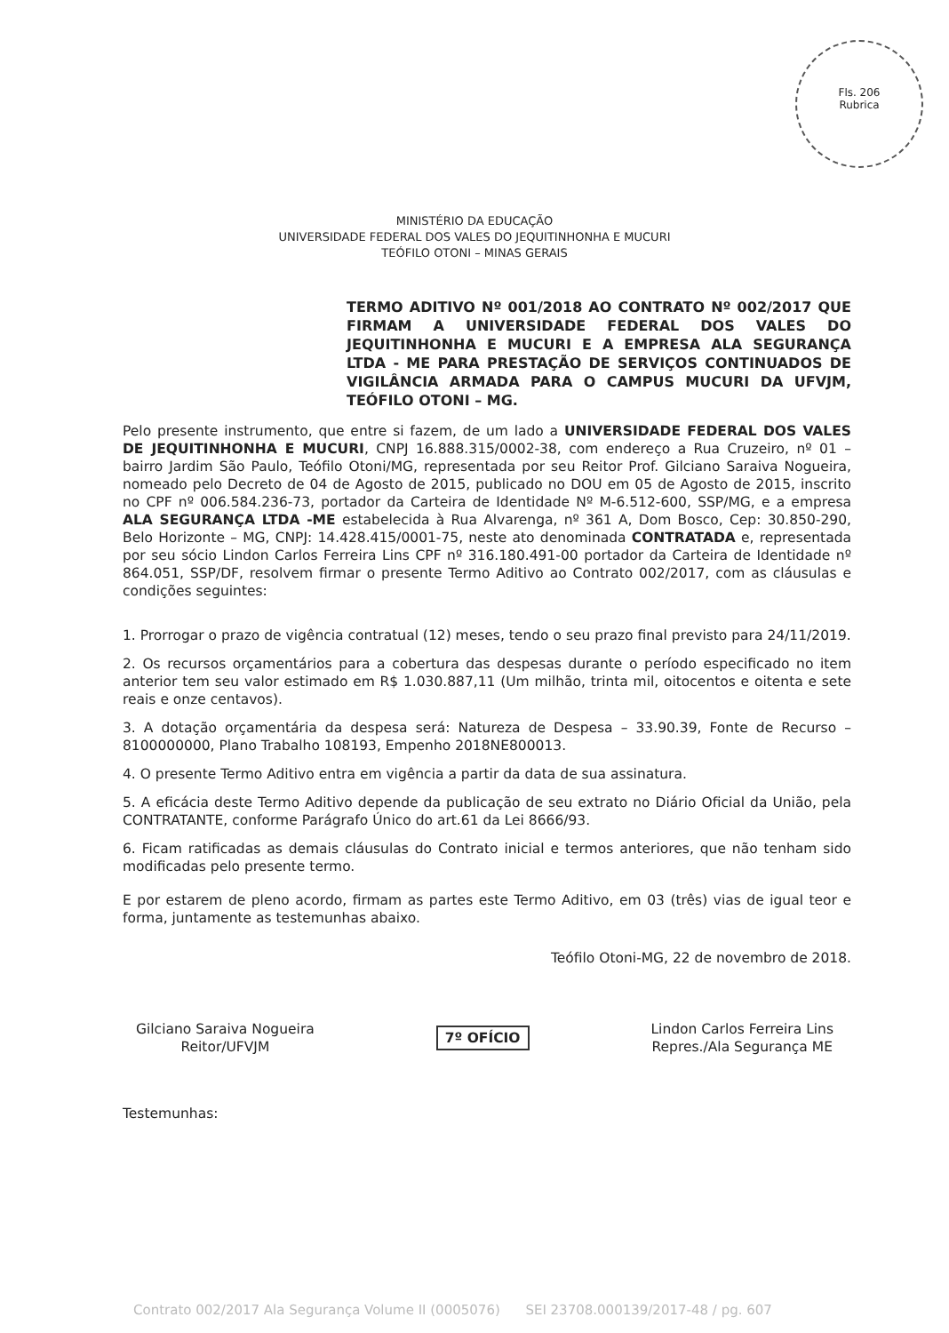Fls. 206
Rubrica
MINISTÉRIO DA EDUCAÇÃO
UNIVERSIDADE FEDERAL DOS VALES DO JEQUITINHONHA E MUCURI
TEÓFILO OTONI – MINAS GERAIS
TERMO ADITIVO Nº 001/2018 AO CONTRATO Nº 002/2017 QUE FIRMAM A UNIVERSIDADE FEDERAL DOS VALES DO JEQUITINHONHA E MUCURI E A EMPRESA ALA SEGURANÇA LTDA - ME PARA PRESTAÇÃO DE SERVIÇOS CONTINUADOS DE VIGILÂNCIA ARMADA PARA O CAMPUS MUCURI DA UFVJM, TEÓFILO OTONI – MG.
Pelo presente instrumento, que entre si fazem, de um lado a UNIVERSIDADE FEDERAL DOS VALES DE JEQUITINHONHA E MUCURI, CNPJ 16.888.315/0002-38, com endereço a Rua Cruzeiro, nº 01 – bairro Jardim São Paulo, Teófilo Otoni/MG, representada por seu Reitor Prof. Gilciano Saraiva Nogueira, nomeado pelo Decreto de 04 de Agosto de 2015, publicado no DOU em 05 de Agosto de 2015, inscrito no CPF nº 006.584.236-73, portador da Carteira de Identidade Nº M-6.512-600, SSP/MG, e a empresa ALA SEGURANÇA LTDA -ME estabelecida à Rua Alvarenga, nº 361 A, Dom Bosco, Cep: 30.850-290, Belo Horizonte – MG, CNPJ: 14.428.415/0001-75, neste ato denominada CONTRATADA e, representada por seu sócio Lindon Carlos Ferreira Lins CPF nº 316.180.491-00 portador da Carteira de Identidade nº 864.051, SSP/DF, resolvem firmar o presente Termo Aditivo ao Contrato 002/2017, com as cláusulas e condições seguintes:
1. Prorrogar o prazo de vigência contratual (12) meses, tendo o seu prazo final previsto para 24/11/2019.
2. Os recursos orçamentários para a cobertura das despesas durante o período especificado no item anterior tem seu valor estimado em R$ 1.030.887,11 (Um milhão, trinta mil, oitocentos e oitenta e sete reais e onze centavos).
3. A dotação orçamentária da despesa será: Natureza de Despesa – 33.90.39, Fonte de Recurso – 8100000000, Plano Trabalho 108193, Empenho 2018NE800013.
4. O presente Termo Aditivo entra em vigência a partir da data de sua assinatura.
5. A eficácia deste Termo Aditivo depende da publicação de seu extrato no Diário Oficial da União, pela CONTRATANTE, conforme Parágrafo Único do art.61 da Lei 8666/93.
6. Ficam ratificadas as demais cláusulas do Contrato inicial e termos anteriores, que não tenham sido modificadas pelo presente termo.
E por estarem de pleno acordo, firmam as partes este Termo Aditivo, em 03 (três) vias de igual teor e forma, juntamente as testemunhas abaixo.
Teófilo Otoni-MG, 22 de novembro de 2018.
Gilciano Saraiva Nogueira
Reitor/UFVJM
7º OFÍCIO Lindon Carlos Ferreira Lins
Repres./Ala Segurança ME
Testemunhas:
Contrato 002/2017 Ala Segurança Volume II (0005076) SEI 23708.000139/2017-48 / pg. 607